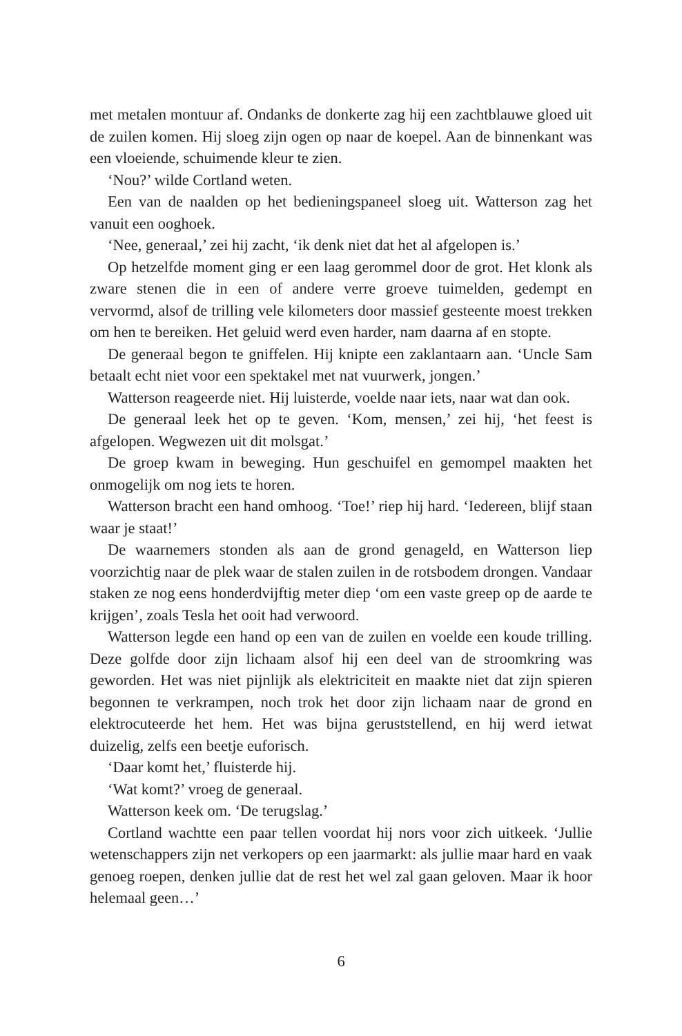met metalen montuur af. Ondanks de donkerte zag hij een zachtblauwe gloed uit de zuilen komen. Hij sloeg zijn ogen op naar de koepel. Aan de binnenkant was een vloeiende, schuimende kleur te zien.
‘Nou?’ wilde Cortland weten.
Een van de naalden op het bedieningspaneel sloeg uit. Watterson zag het vanuit een ooghoek.
‘Nee, generaal,’ zei hij zacht, ‘ik denk niet dat het al afgelopen is.’
Op hetzelfde moment ging er een laag gerommel door de grot. Het klonk als zware stenen die in een of andere verre groeve tuimelden, gedempt en vervormd, alsof de trilling vele kilometers door massief gesteente moest trekken om hen te bereiken. Het geluid werd even harder, nam daarna af en stopte.
De generaal begon te gniffelen. Hij knipte een zaklantaarn aan. ‘Uncle Sam betaalt echt niet voor een spektakel met nat vuurwerk, jongen.’
Watterson reageerde niet. Hij luisterde, voelde naar iets, naar wat dan ook.
De generaal leek het op te geven. ‘Kom, mensen,’ zei hij, ‘het feest is afgelopen. Wegwezen uit dit molsgat.’
De groep kwam in beweging. Hun geschuifel en gemompel maakten het onmogelijk om nog iets te horen.
Watterson bracht een hand omhoog. ‘Toe!’ riep hij hard. ‘Iedereen, blijf staan waar je staat!’
De waarnemers stonden als aan de grond genageld, en Watterson liep voorzichtig naar de plek waar de stalen zuilen in de rotsbodem drongen. Vandaar staken ze nog eens honderdvijftig meter diep ‘om een vaste greep op de aarde te krijgen’, zoals Tesla het ooit had verwoord.
Watterson legde een hand op een van de zuilen en voelde een koude trilling. Deze golfde door zijn lichaam alsof hij een deel van de stroomkring was geworden. Het was niet pijnlijk als elektriciteit en maakte niet dat zijn spieren begonnen te verkrampen, noch trok het door zijn lichaam naar de grond en elektrocuteerde het hem. Het was bijna geruststellend, en hij werd ietwat duizelig, zelfs een beetje euforisch.
‘Daar komt het,’ fluisterde hij.
‘Wat komt?’ vroeg de generaal.
Watterson keek om. ‘De terugslag.’
Cortland wachtte een paar tellen voordat hij nors voor zich uitkeek. ‘Jullie wetenschappers zijn net verkopers op een jaarmarkt: als jullie maar hard en vaak genoeg roepen, denken jullie dat de rest het wel zal gaan geloven. Maar ik hoor helemaal geen…’
6